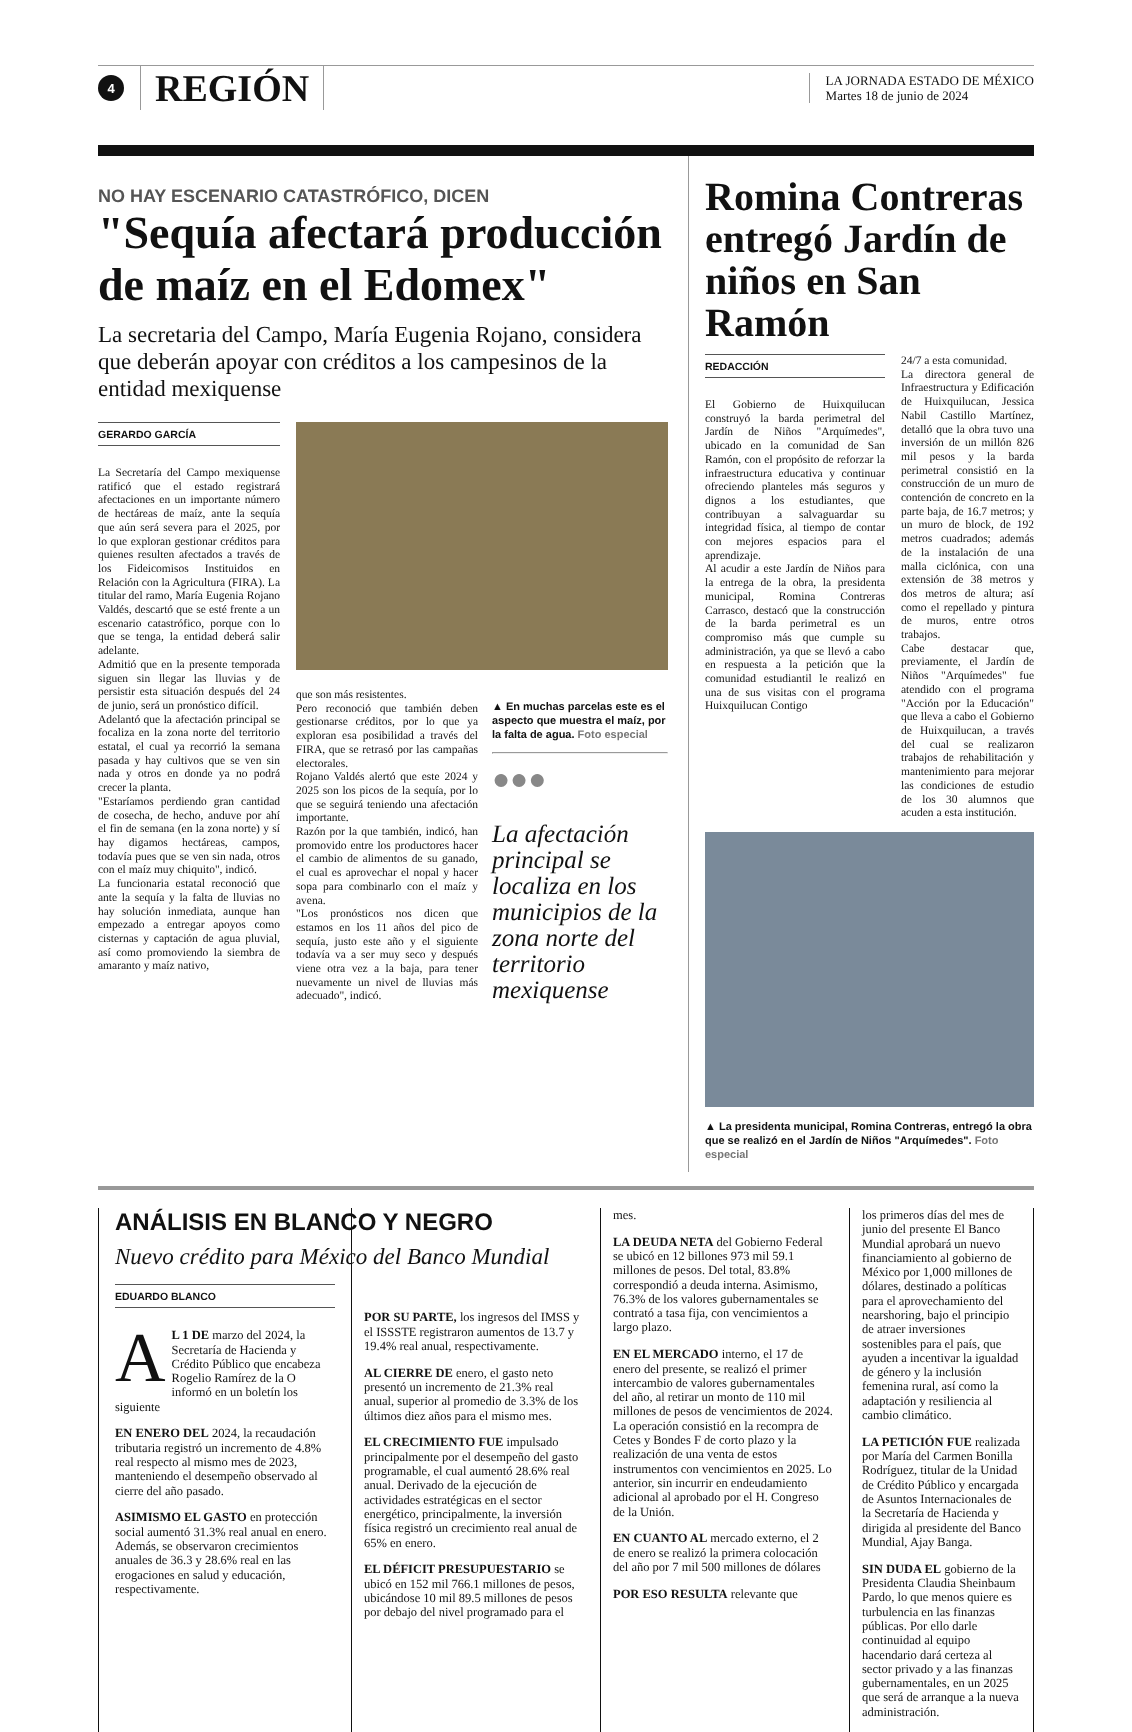4
REGIÓN
LA JORNADA ESTADO DE MÉXICO
Martes 18 de junio de 2024
NO HAY ESCENARIO CATASTRÓFICO, DICEN
"Sequía afectará producción de maíz en el Edomex"
La secretaria del Campo, María Eugenia Rojano, considera que deberán apoyar con créditos a los campesinos de la entidad mexiquense
GERARDO GARCÍA
La Secretaría del Campo mexiquense ratificó que el estado registrará afectaciones en un importante número de hectáreas de maíz, ante la sequía que aún será severa para el 2025, por lo que exploran gestionar créditos para quienes resulten afectados a través de los Fideicomisos Instituidos en Relación con la Agricultura (FIRA). La titular del ramo, María Eugenia Rojano Valdés, descartó que se esté frente a un escenario catastrófico, porque con lo que se tenga, la entidad deberá salir adelante.
Admitió que en la presente temporada siguen sin llegar las lluvias y de persistir esta situación después del 24 de junio, será un pronóstico difícil.
Adelantó que la afectación principal se focaliza en la zona norte del territorio estatal, el cual ya recorrió la semana pasada y hay cultivos que se ven sin nada y otros en donde ya no podrá crecer la planta.
"Estaríamos perdiendo gran cantidad de cosecha, de hecho, anduve por ahí el fin de semana (en la zona norte) y sí hay digamos hectáreas, campos, todavía pues que se ven sin nada, otros con el maíz muy chiquito", indicó.
La funcionaria estatal reconoció que ante la sequía y la falta de lluvias no hay solución inmediata, aunque han empezado a entregar apoyos como cisternas y captación de agua pluvial, así como promoviendo la siembra de amaranto y maíz nativo,
que son más resistentes.
Pero reconoció que también deben gestionarse créditos, por lo que ya exploran esa posibilidad a través del FIRA, que se retrasó por las campañas electorales.
Rojano Valdés alertó que este 2024 y 2025 son los picos de la sequía, por lo que se seguirá teniendo una afectación importante.
Razón por la que también, indicó, han promovido entre los productores hacer el cambio de alimentos de su ganado, el cual es aprovechar el nopal y hacer sopa para combinarlo con el maíz y avena.
"Los pronósticos nos dicen que estamos en los 11 años del pico de sequía, justo este año y el siguiente todavía va a ser muy seco y después viene otra vez a la baja, para tener nuevamente un nivel de lluvias más adecuado", indicó.
▲ En muchas parcelas este es el aspecto que muestra el maíz, por la falta de agua. Foto especial
●●●
La afectación principal se localiza en los municipios de la zona norte del territorio mexiquense
Romina Contreras entregó Jardín de niños en San Ramón
REDACCIÓN
El Gobierno de Huixquilucan construyó la barda perimetral del Jardín de Niños "Arquímedes", ubicado en la comunidad de San Ramón, con el propósito de reforzar la infraestructura educativa y continuar ofreciendo planteles más seguros y dignos a los estudiantes, que contribuyan a salvaguardar su integridad física, al tiempo de contar con mejores espacios para el aprendizaje.
Al acudir a este Jardín de Niños para la entrega de la obra, la presidenta municipal, Romina Contreras Carrasco, destacó que la construcción de la barda perimetral es un compromiso más que cumple su administración, ya que se llevó a cabo en respuesta a la petición que la comunidad estudiantil le realizó en una de sus visitas con el programa Huixquilucan Contigo
24/7 a esta comunidad.
La directora general de Infraestructura y Edificación de Huixquilucan, Jessica Nabil Castillo Martínez, detalló que la obra tuvo una inversión de un millón 826 mil pesos y la barda perimetral consistió en la construcción de un muro de contención de concreto en la parte baja, de 16.7 metros; y un muro de block, de 192 metros cuadrados; además de la instalación de una malla ciclónica, con una extensión de 38 metros y dos metros de altura; así como el repellado y pintura de muros, entre otros trabajos.
Cabe destacar que, previamente, el Jardín de Niños "Arquímedes" fue atendido con el programa "Acción por la Educación" que lleva a cabo el Gobierno de Huixquilucan, a través del cual se realizaron trabajos de rehabilitación y mantenimiento para mejorar las condiciones de estudio de los 30 alumnos que acuden a esta institución.
▲ La presidenta municipal, Romina Contreras, entregó la obra que se realizó en el Jardín de Niños "Arquímedes". Foto especial
ANÁLISIS EN BLANCO Y NEGRO
Nuevo crédito para México del Banco Mundial
EDUARDO BLANCO
AL 1 DE marzo del 2024, la Secretaría de Hacienda y Crédito Público que encabeza Rogelio Ramírez de la O informó en un boletín los siguiente
EN ENERO DEL 2024, la recaudación tributaria registró un incremento de 4.8% real respecto al mismo mes de 2023, manteniendo el desempeño observado al cierre del año pasado.
ASIMISMO EL GASTO en protección social aumentó 31.3% real anual en enero. Además, se observaron crecimientos anuales de 36.3 y 28.6% real en las erogaciones en salud y educación, respectivamente.
POR SU PARTE, los ingresos del IMSS y el ISSSTE registraron aumentos de 13.7 y 19.4% real anual, respectivamente.
AL CIERRE DE enero, el gasto neto presentó un incremento de 21.3% real anual, superior al promedio de 3.3% de los últimos diez años para el mismo mes.
EL CRECIMIENTO FUE impulsado principalmente por el desempeño del gasto programable, el cual aumentó 28.6% real anual. Derivado de la ejecución de actividades estratégicas en el sector energético, principalmente, la inversión física registró un crecimiento real anual de 65% en enero.
EL DÉFICIT PRESUPUESTARIO se ubicó en 152 mil 766.1 millones de pesos, ubicándose 10 mil 89.5 millones de pesos por debajo del nivel programado para el
mes.
LA DEUDA NETA del Gobierno Federal se ubicó en 12 billones 973 mil 59.1 millones de pesos. Del total, 83.8% correspondió a deuda interna. Asimismo, 76.3% de los valores gubernamentales se contrató a tasa fija, con vencimientos a largo plazo.
EN EL MERCADO interno, el 17 de enero del presente, se realizó el primer intercambio de valores gubernamentales del año, al retirar un monto de 110 mil millones de pesos de vencimientos de 2024. La operación consistió en la recompra de Cetes y Bondes F de corto plazo y la realización de una venta de estos instrumentos con vencimientos en 2025. Lo anterior, sin incurrir en endeudamiento adicional al aprobado por el H. Congreso de la Unión.
EN CUANTO AL mercado externo, el 2 de enero se realizó la primera colocación del año por 7 mil 500 millones de dólares
POR ESO RESULTA relevante que
los primeros días del mes de junio del presente El Banco Mundial aprobará un nuevo financiamiento al gobierno de México por 1,000 millones de dólares, destinado a políticas para el aprovechamiento del nearshoring, bajo el principio de atraer inversiones sostenibles para el país, que ayuden a incentivar la igualdad de género y la inclusión femenina rural, así como la adaptación y resiliencia al cambio climático.
LA PETICIÓN FUE realizada por María del Carmen Bonilla Rodríguez, titular de la Unidad de Crédito Público y encargada de Asuntos Internacionales de la Secretaría de Hacienda y dirigida al presidente del Banco Mundial, Ajay Banga.
SIN DUDA EL gobierno de la Presidenta Claudia Sheinbaum Pardo, lo que menos quiere es turbulencia en las finanzas públicas. Por ello darle continuidad al equipo hacendario dará certeza al sector privado y a las finanzas gubernamentales, en un 2025 que será de arranque a la nueva administración.